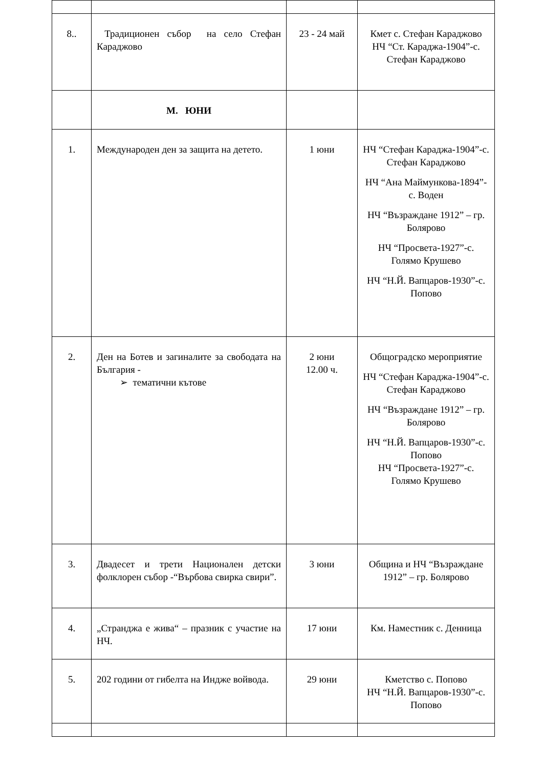| 8.. | Традиционен събор на село Стефан Караджово | 23 - 24 май | Кмет с. Стефан Караджово НЧ “Ст. Караджа-1904”-с. Стефан Караджово |
| | М. ЮНИ | | |
| 1. | Международен ден за защита на детето. | 1 юни | НЧ “Стефан Караджа-1904”-с. Стефан Караджово НЧ “Ана Маймункова-1894”-с. Воден НЧ “Възраждане 1912” – гр. Болярово НЧ “Просвета-1927”-с. Голямо Крушево НЧ “Н.Й. Вапцаров-1930”-с. Попово |
| 2. | Ден на Ботев и загиналите за свободата на България - ➢ тематични кътове | 2 юни 12.00 ч. | Общоградско мероприятие НЧ “Стефан Караджа-1904”-с. Стефан Караджово НЧ “Възраждане 1912” – гр. Болярово НЧ “Н.Й. Вапцаров-1930”-с. Попово НЧ “Просвета-1927”-с. Голямо Крушево |
| 3. | Двадесет и трети Национален детски фолклорен събор -“Върбова свирка свири”. | 3 юни | Община и НЧ “Възраждане 1912” – гр. Болярово |
| 4. | „Странджа е жива“ – празник с участие на НЧ. | 17 юни | Км. Наместник с. Денница |
| 5. | 202 години от гибелта на Индже войвода. | 29 юни | Кметство с. Попово НЧ “Н.Й. Вапцаров-1930”-с. Попово |